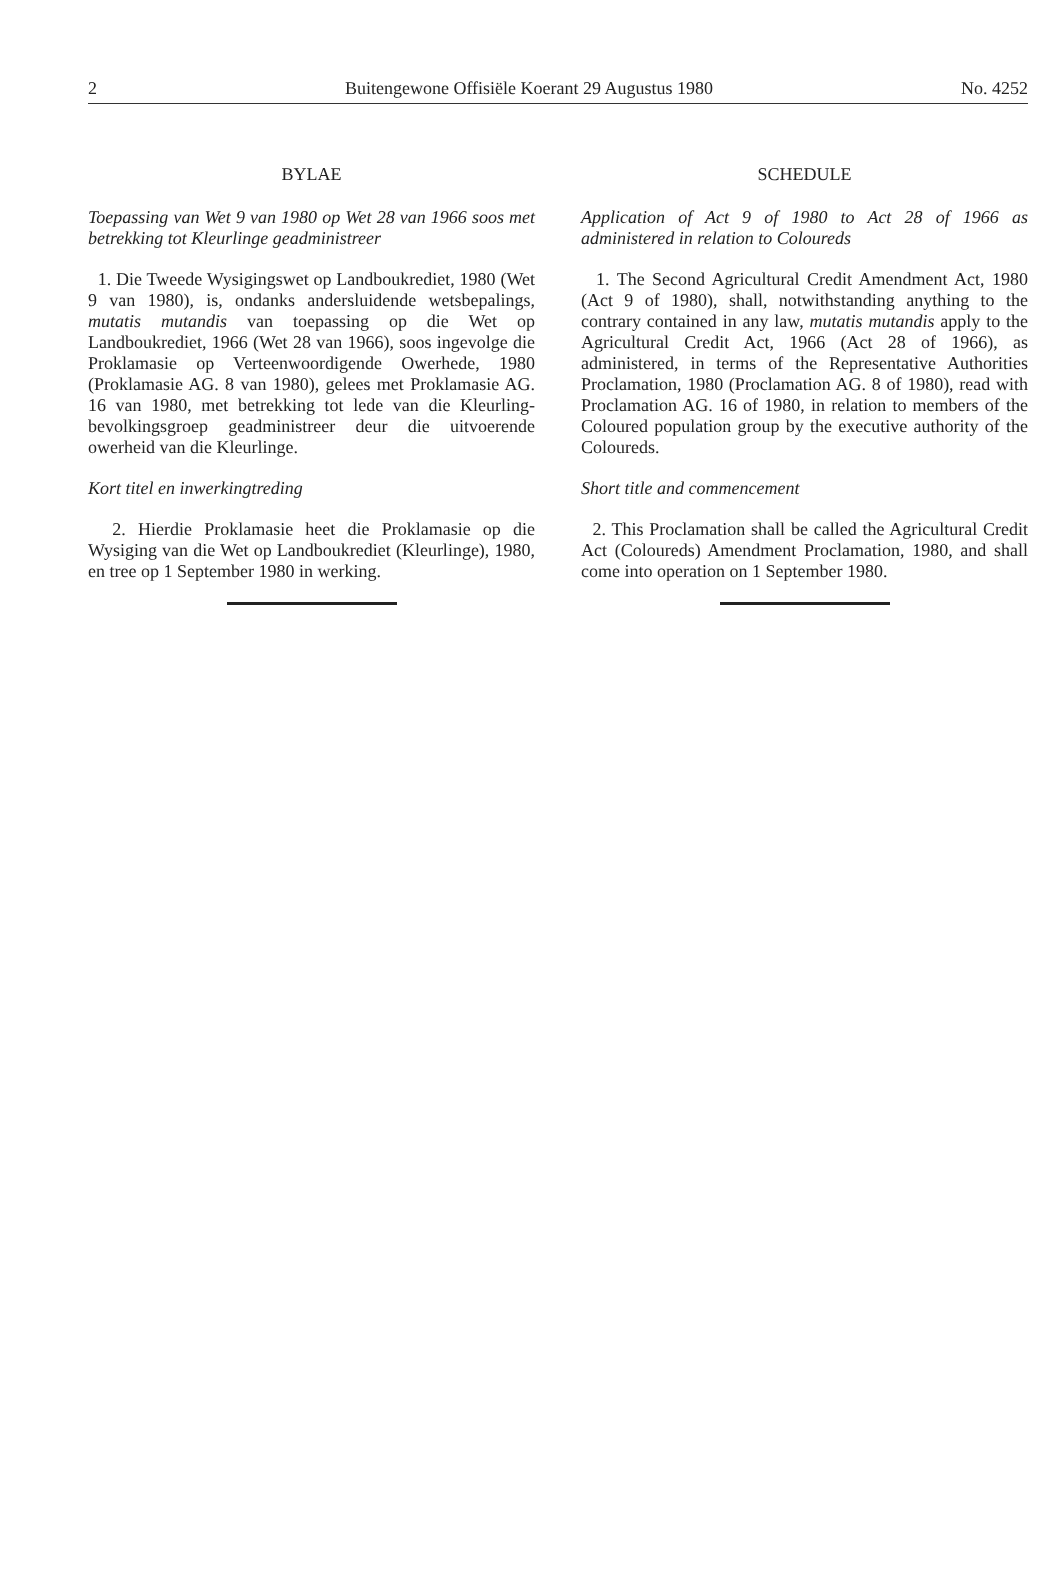2 Buitengewone Offisiële Koerant 29 Augustus 1980 No. 4252
BYLAE
Toepassing van Wet 9 van 1980 op Wet 28 van 1966 soos met betrekking tot Kleurlinge geadministreer
1. Die Tweede Wysigingswet op Landboukrediet, 1980 (Wet 9 van 1980), is, ondanks andersluidende wetsbepalings, mutatis mutandis van toepassing op die Wet op Landboukrediet, 1966 (Wet 28 van 1966), soos ingevolge die Proklamasie op Verteenwoordigende Owerhede, 1980 (Proklamasie AG. 8 van 1980), gelees met Proklamasie AG. 16 van 1980, met betrekking tot lede van die Kleurling-bevolkingsgroep geadministreer deur die uitvoerende owerheid van die Kleurlinge.
Kort titel en inwerkingtreding
2. Hierdie Proklamasie heet die Proklamasie op die Wysiging van die Wet op Landboukrediet (Kleurlinge), 1980, en tree op 1 September 1980 in werking.
SCHEDULE
Application of Act 9 of 1980 to Act 28 of 1966 as administered in relation to Coloureds
1. The Second Agricultural Credit Amendment Act, 1980 (Act 9 of 1980), shall, notwithstanding anything to the contrary contained in any law, mutatis mutandis apply to the Agricultural Credit Act, 1966 (Act 28 of 1966), as administered, in terms of the Representative Authorities Proclamation, 1980 (Proclamation AG. 8 of 1980), read with Proclamation AG. 16 of 1980, in relation to members of the Coloured population group by the executive authority of the Coloureds.
Short title and commencement
2. This Proclamation shall be called the Agricultural Credit Act (Coloureds) Amendment Proclamation, 1980, and shall come into operation on 1 September 1980.